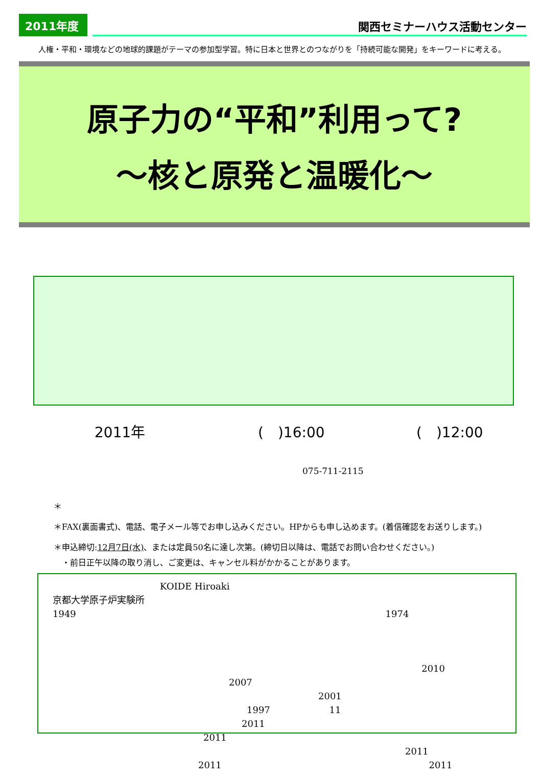2011年度
関西セミナーハウス活動センター
人権・平和・環境などの地球的課題がテーマの参加型学習。特に日本と世界とのつながりを「持続可能な開発」をキーワードに考える。
原子力の“平和”利用って?
～核と原発と温暖化～
2011年 (　)16:00 (　)12:00
075-711-2115
＊
＊FAX(裏面書式)、電話、電子メール等でお申し込みください。HPからも申し込めます。(着信確認をお送りします。)
＊申込締切:12月7日(水)、または定員50名に達し次第。(締切日以降は、電話でお問い合わせください。)
　・前日正午以降の取り消し、ご変更は、キャンセル料がかかることがあります。
KOIDE Hiroaki
京都大学原子炉実験所
1949 1974
2010
2007 2001
1997 11 2011
2011 2011
2011 2011